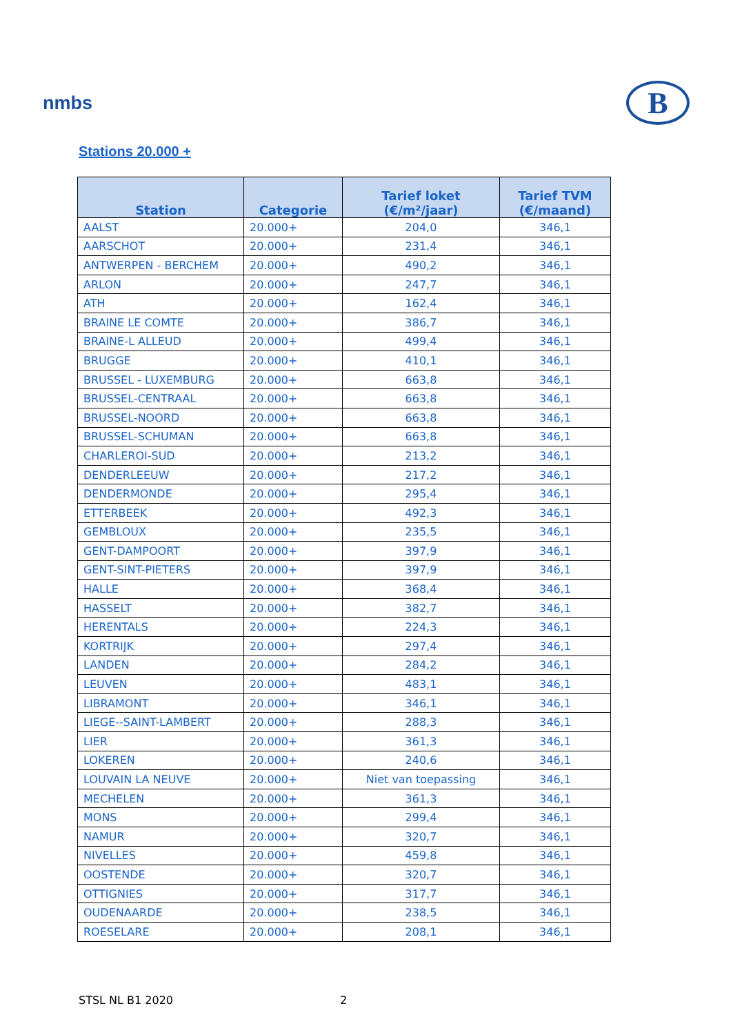nmbs
B
Stations 20.000 +
| Station | Categorie | Tarief loket (€/m²/jaar) | Tarief TVM (€/maand) |
| --- | --- | --- | --- |
| AALST | 20.000+ | 204,0 | 346,1 |
| AARSCHOT | 20.000+ | 231,4 | 346,1 |
| ANTWERPEN - BERCHEM | 20.000+ | 490,2 | 346,1 |
| ARLON | 20.000+ | 247,7 | 346,1 |
| ATH | 20.000+ | 162,4 | 346,1 |
| BRAINE LE COMTE | 20.000+ | 386,7 | 346,1 |
| BRAINE-L ALLEUD | 20.000+ | 499,4 | 346,1 |
| BRUGGE | 20.000+ | 410,1 | 346,1 |
| BRUSSEL - LUXEMBURG | 20.000+ | 663,8 | 346,1 |
| BRUSSEL-CENTRAAL | 20.000+ | 663,8 | 346,1 |
| BRUSSEL-NOORD | 20.000+ | 663,8 | 346,1 |
| BRUSSEL-SCHUMAN | 20.000+ | 663,8 | 346,1 |
| CHARLEROI-SUD | 20.000+ | 213,2 | 346,1 |
| DENDERLEEUW | 20.000+ | 217,2 | 346,1 |
| DENDERMONDE | 20.000+ | 295,4 | 346,1 |
| ETTERBEEK | 20.000+ | 492,3 | 346,1 |
| GEMBLOUX | 20.000+ | 235,5 | 346,1 |
| GENT-DAMPOORT | 20.000+ | 397,9 | 346,1 |
| GENT-SINT-PIETERS | 20.000+ | 397,9 | 346,1 |
| HALLE | 20.000+ | 368,4 | 346,1 |
| HASSELT | 20.000+ | 382,7 | 346,1 |
| HERENTALS | 20.000+ | 224,3 | 346,1 |
| KORTRIJK | 20.000+ | 297,4 | 346,1 |
| LANDEN | 20.000+ | 284,2 | 346,1 |
| LEUVEN | 20.000+ | 483,1 | 346,1 |
| LIBRAMONT | 20.000+ | 346,1 | 346,1 |
| LIEGE--SAINT-LAMBERT | 20.000+ | 288,3 | 346,1 |
| LIER | 20.000+ | 361,3 | 346,1 |
| LOKEREN | 20.000+ | 240,6 | 346,1 |
| LOUVAIN LA NEUVE | 20.000+ | Niet van toepassing | 346,1 |
| MECHELEN | 20.000+ | 361,3 | 346,1 |
| MONS | 20.000+ | 299,4 | 346,1 |
| NAMUR | 20.000+ | 320,7 | 346,1 |
| NIVELLES | 20.000+ | 459,8 | 346,1 |
| OOSTENDE | 20.000+ | 320,7 | 346,1 |
| OTTIGNIES | 20.000+ | 317,7 | 346,1 |
| OUDENAARDE | 20.000+ | 238,5 | 346,1 |
| ROESELARE | 20.000+ | 208,1 | 346,1 |
STSL NL B1 2020 2